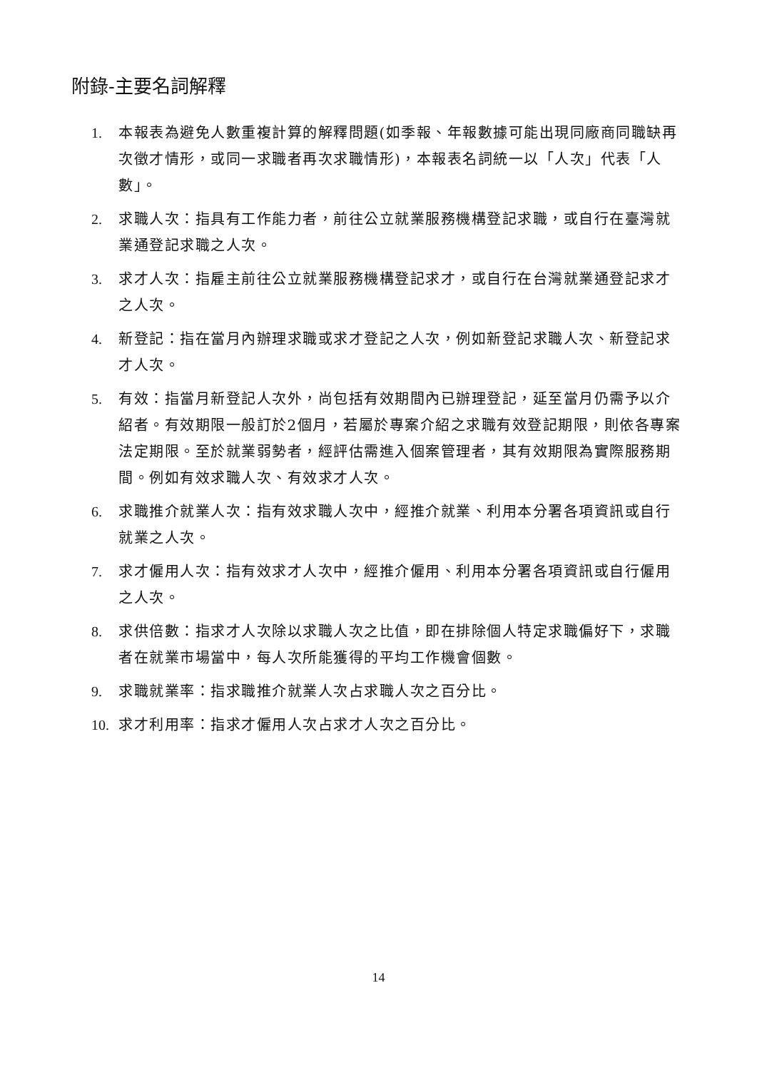附錄-主要名詞解釋
1. 本報表為避免人數重複計算的解釋問題(如季報、年報數據可能出現同廠商同職缺再次徵才情形，或同一求職者再次求職情形)，本報表名詞統一以「人次」代表「人數」。
2. 求職人次：指具有工作能力者，前往公立就業服務機構登記求職，或自行在臺灣就業通登記求職之人次。
3. 求才人次：指雇主前往公立就業服務機構登記求才，或自行在台灣就業通登記求才之人次。
4. 新登記：指在當月內辦理求職或求才登記之人次，例如新登記求職人次、新登記求才人次。
5. 有效：指當月新登記人次外，尚包括有效期間內已辦理登記，延至當月仍需予以介紹者。有效期限一般訂於2個月，若屬於專案介紹之求職有效登記期限，則依各專案法定期限。至於就業弱勢者，經評估需進入個案管理者，其有效期限為實際服務期間。例如有效求職人次、有效求才人次。
6. 求職推介就業人次：指有效求職人次中，經推介就業、利用本分署各項資訊或自行就業之人次。
7. 求才僱用人次：指有效求才人次中，經推介僱用、利用本分署各項資訊或自行僱用之人次。
8. 求供倍數：指求才人次除以求職人次之比值，即在排除個人特定求職偏好下，求職者在就業市場當中，每人次所能獲得的平均工作機會個數。
9. 求職就業率：指求職推介就業人次占求職人次之百分比。
10. 求才利用率：指求才僱用人次占求才人次之百分比。
14